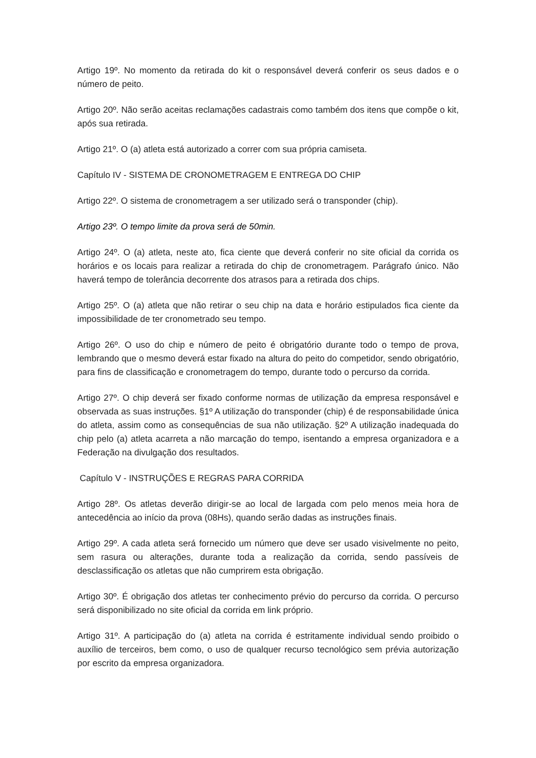Artigo 19º. No momento da retirada do kit o responsável deverá conferir os seus dados e o número de peito.
Artigo 20º. Não serão aceitas reclamações cadastrais como também dos itens que compõe o kit, após sua retirada.
Artigo 21º. O (a) atleta está autorizado a correr com sua própria camiseta.
Capítulo IV - SISTEMA DE CRONOMETRAGEM E ENTREGA DO CHIP
Artigo 22º. O sistema de cronometragem a ser utilizado será o transponder (chip).
Artigo 23º. O tempo limite da prova será de 50min.
Artigo 24º. O (a) atleta, neste ato, fica ciente que deverá conferir no site oficial da corrida os horários e os locais para realizar a retirada do chip de cronometragem. Parágrafo único. Não haverá tempo de tolerância decorrente dos atrasos para a retirada dos chips.
Artigo 25º. O (a) atleta que não retirar o seu chip na data e horário estipulados fica ciente da impossibilidade de ter cronometrado seu tempo.
Artigo 26º. O uso do chip e número de peito é obrigatório durante todo o tempo de prova, lembrando que o mesmo deverá estar fixado na altura do peito do competidor, sendo obrigatório, para fins de classificação e cronometragem do tempo, durante todo o percurso da corrida.
Artigo 27º. O chip deverá ser fixado conforme normas de utilização da empresa responsável e observada as suas instruções. §1º A utilização do transponder (chip) é de responsabilidade única do atleta, assim como as consequências de sua não utilização. §2º A utilização inadequada do chip pelo (a) atleta acarreta a não marcação do tempo, isentando a empresa organizadora e a Federação na divulgação dos resultados.
Capítulo V - INSTRUÇÕES E REGRAS PARA CORRIDA
Artigo 28º. Os atletas deverão dirigir-se ao local de largada com pelo menos meia hora de antecedência ao início da prova (08Hs), quando serão dadas as instruções finais.
Artigo 29º. A cada atleta será fornecido um número que deve ser usado visivelmente no peito, sem rasura ou alterações, durante toda a realização da corrida, sendo passíveis de desclassificação os atletas que não cumprirem esta obrigação.
Artigo 30º. É obrigação dos atletas ter conhecimento prévio do percurso da corrida. O percurso será disponibilizado no site oficial da corrida em link próprio.
Artigo 31º. A participação do (a) atleta na corrida é estritamente individual sendo proibido o auxílio de terceiros, bem como, o uso de qualquer recurso tecnológico sem prévia autorização por escrito da empresa organizadora.